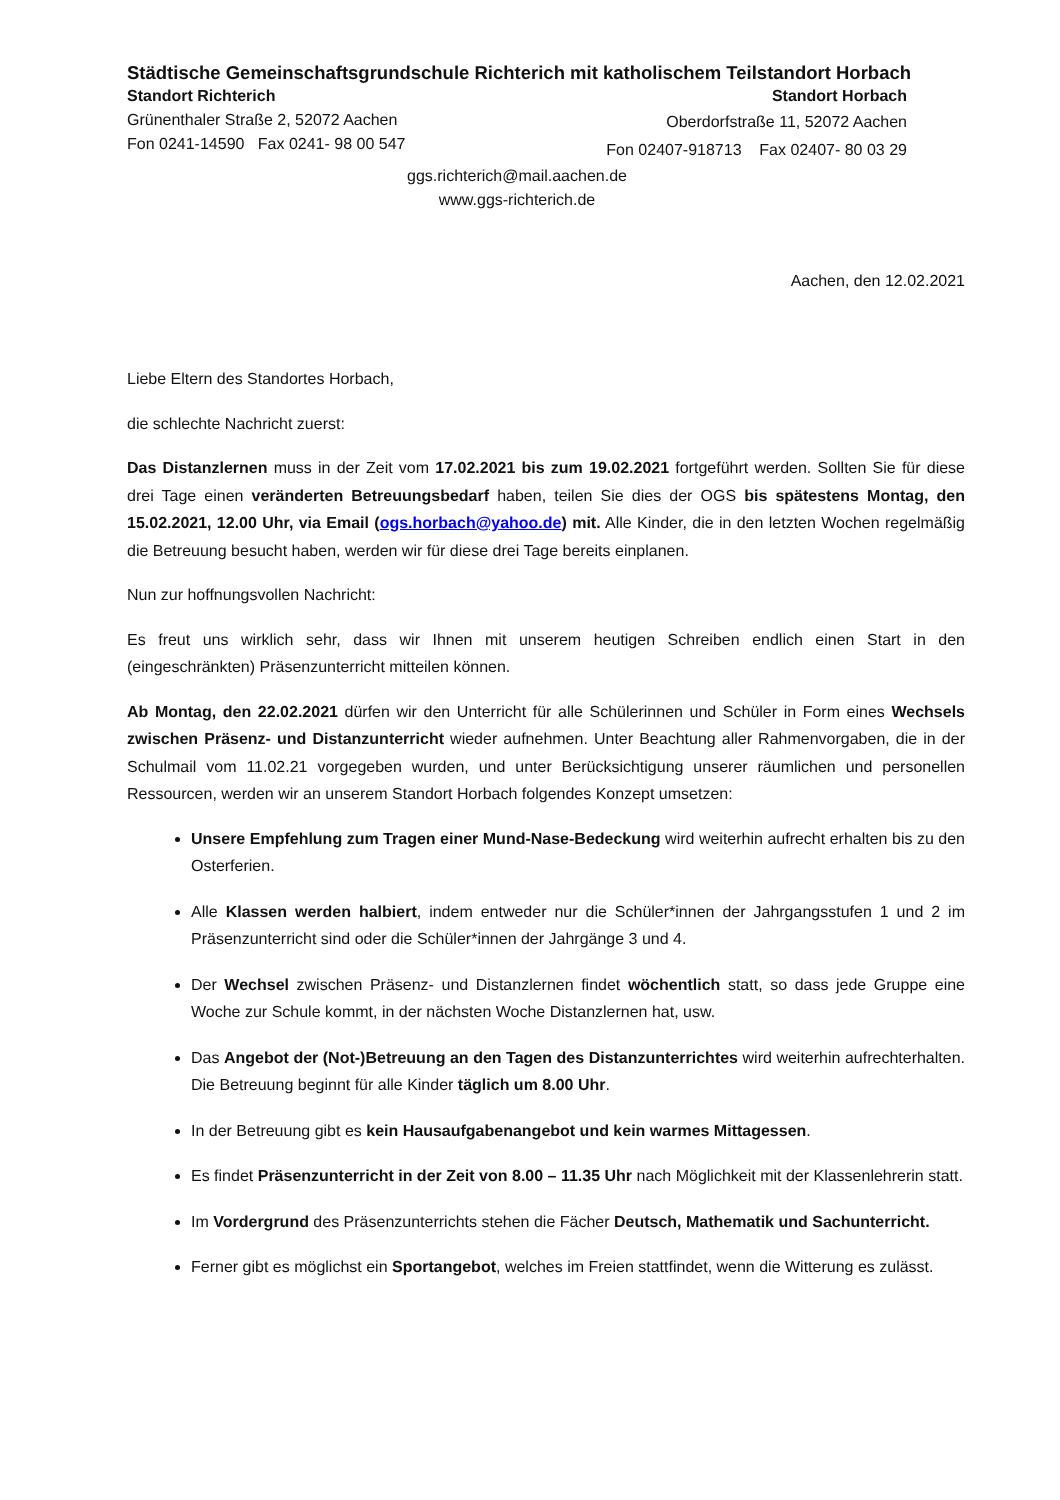Städtische Gemeinschaftsgrundschule Richterich mit katholischem Teilstandort Horbach
Standort Richterich
Grünenthaler Straße 2, 52072 Aachen
Fon 0241-14590 Fax 0241- 98 00 547
Standort Horbach
Oberdorfstraße 11, 52072 Aachen
Fon 02407-918713 Fax 02407- 80 03 29
ggs.richterich@mail.aachen.de
www.ggs-richterich.de
Aachen, den 12.02.2021
Liebe Eltern des Standortes Horbach,
die schlechte Nachricht zuerst:
Das Distanzlernen muss in der Zeit vom 17.02.2021 bis zum 19.02.2021 fortgeführt werden. Sollten Sie für diese drei Tage einen veränderten Betreuungsbedarf haben, teilen Sie dies der OGS bis spätestens Montag, den 15.02.2021, 12.00 Uhr, via Email (ogs.horbach@yahoo.de) mit. Alle Kinder, die in den letzten Wochen regelmäßig die Betreuung besucht haben, werden wir für diese drei Tage bereits einplanen.
Nun zur hoffnungsvollen Nachricht:
Es freut uns wirklich sehr, dass wir Ihnen mit unserem heutigen Schreiben endlich einen Start in den (eingeschränkten) Präsenzunterricht mitteilen können.
Ab Montag, den 22.02.2021 dürfen wir den Unterricht für alle Schülerinnen und Schüler in Form eines Wechsels zwischen Präsenz- und Distanzunterricht wieder aufnehmen. Unter Beachtung aller Rahmenvorgaben, die in der Schulmail vom 11.02.21 vorgegeben wurden, und unter Berücksichtigung unserer räumlichen und personellen Ressourcen, werden wir an unserem Standort Horbach folgendes Konzept umsetzen:
Unsere Empfehlung zum Tragen einer Mund-Nase-Bedeckung wird weiterhin aufrecht erhalten bis zu den Osterferien.
Alle Klassen werden halbiert, indem entweder nur die Schüler*innen der Jahrgangsstufen 1 und 2 im Präsenzunterricht sind oder die Schüler*innen der Jahrgänge 3 und 4.
Der Wechsel zwischen Präsenz- und Distanzlernen findet wöchentlich statt, so dass jede Gruppe eine Woche zur Schule kommt, in der nächsten Woche Distanzlernen hat, usw.
Das Angebot der (Not-)Betreuung an den Tagen des Distanzunterrichtes wird weiterhin aufrechterhalten. Die Betreuung beginnt für alle Kinder täglich um 8.00 Uhr.
In der Betreuung gibt es kein Hausaufgabenangebot und kein warmes Mittagessen.
Es findet Präsenzunterricht in der Zeit von 8.00 – 11.35 Uhr nach Möglichkeit mit der Klassenlehrerin statt.
Im Vordergrund des Präsenzunterrichts stehen die Fächer Deutsch, Mathematik und Sachunterricht.
Ferner gibt es möglichst ein Sportangebot, welches im Freien stattfindet, wenn die Witterung es zulässt.